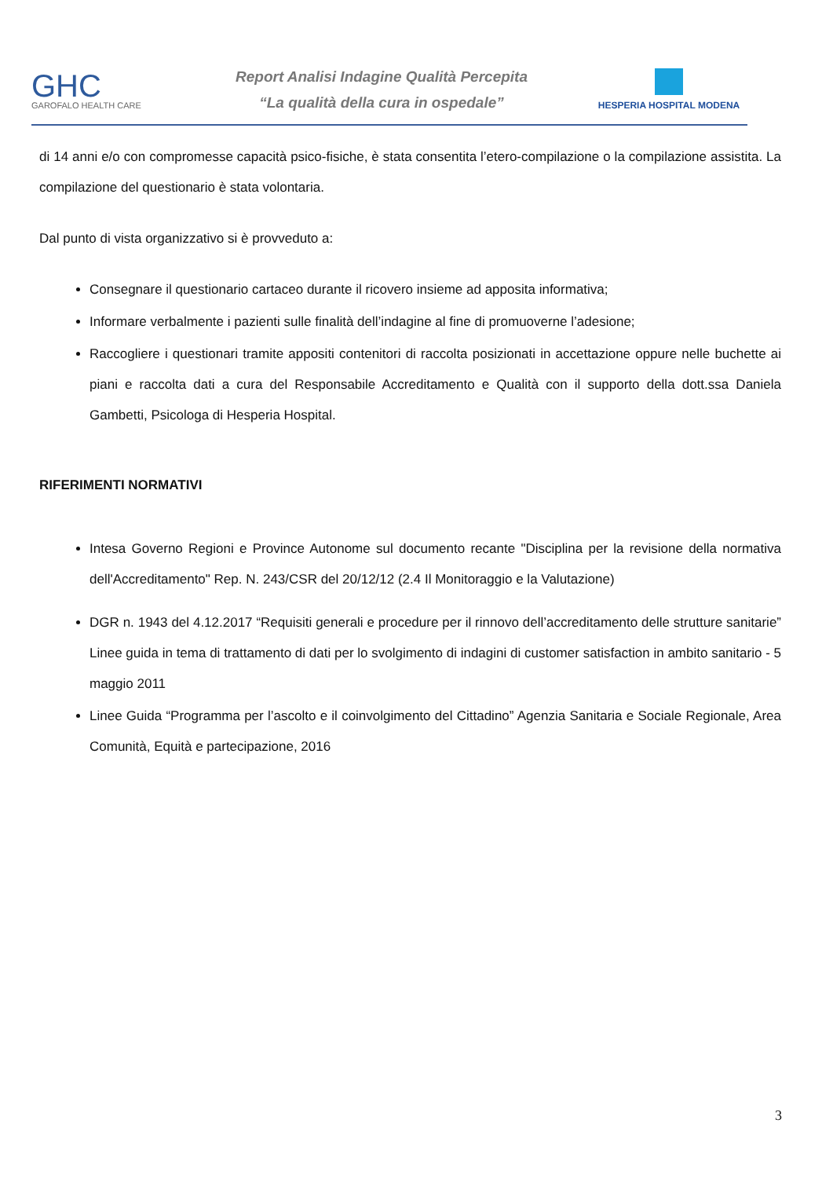GHC
GAROFALO HEALTH CARE
Report Analisi Indagine Qualità Percepita
“La qualità della cura in ospedale”
HESPERIA HOSPITAL MODENA
di 14 anni e/o con compromesse capacità psico-fisiche, è stata consentita l’etero-compilazione o la compilazione assistita. La compilazione del questionario è stata volontaria.
Dal punto di vista organizzativo si è provveduto a:
Consegnare il questionario cartaceo durante il ricovero insieme ad apposita informativa;
Informare verbalmente i pazienti sulle finalità dell’indagine al fine di promuoverne l’adesione;
Raccogliere i questionari tramite appositi contenitori di raccolta posizionati in accettazione oppure nelle buchette ai piani e raccolta dati a cura del Responsabile Accreditamento e Qualità con il supporto della dott.ssa Daniela Gambetti, Psicologa di Hesperia Hospital.
RIFERIMENTI NORMATIVI
Intesa Governo Regioni e Province Autonome sul documento recante "Disciplina per la revisione della normativa dell'Accreditamento" Rep. N. 243/CSR del 20/12/12 (2.4 Il Monitoraggio e la Valutazione)
DGR n. 1943 del 4.12.2017 “Requisiti generali e procedure per il rinnovo dell’accreditamento delle strutture sanitarie” Linee guida in tema di trattamento di dati per lo svolgimento di indagini di customer satisfaction in ambito sanitario - 5 maggio 2011
Linee Guida “Programma per l’ascolto e il coinvolgimento del Cittadino” Agenzia Sanitaria e Sociale Regionale, Area Comunità, Equità e partecipazione, 2016
3